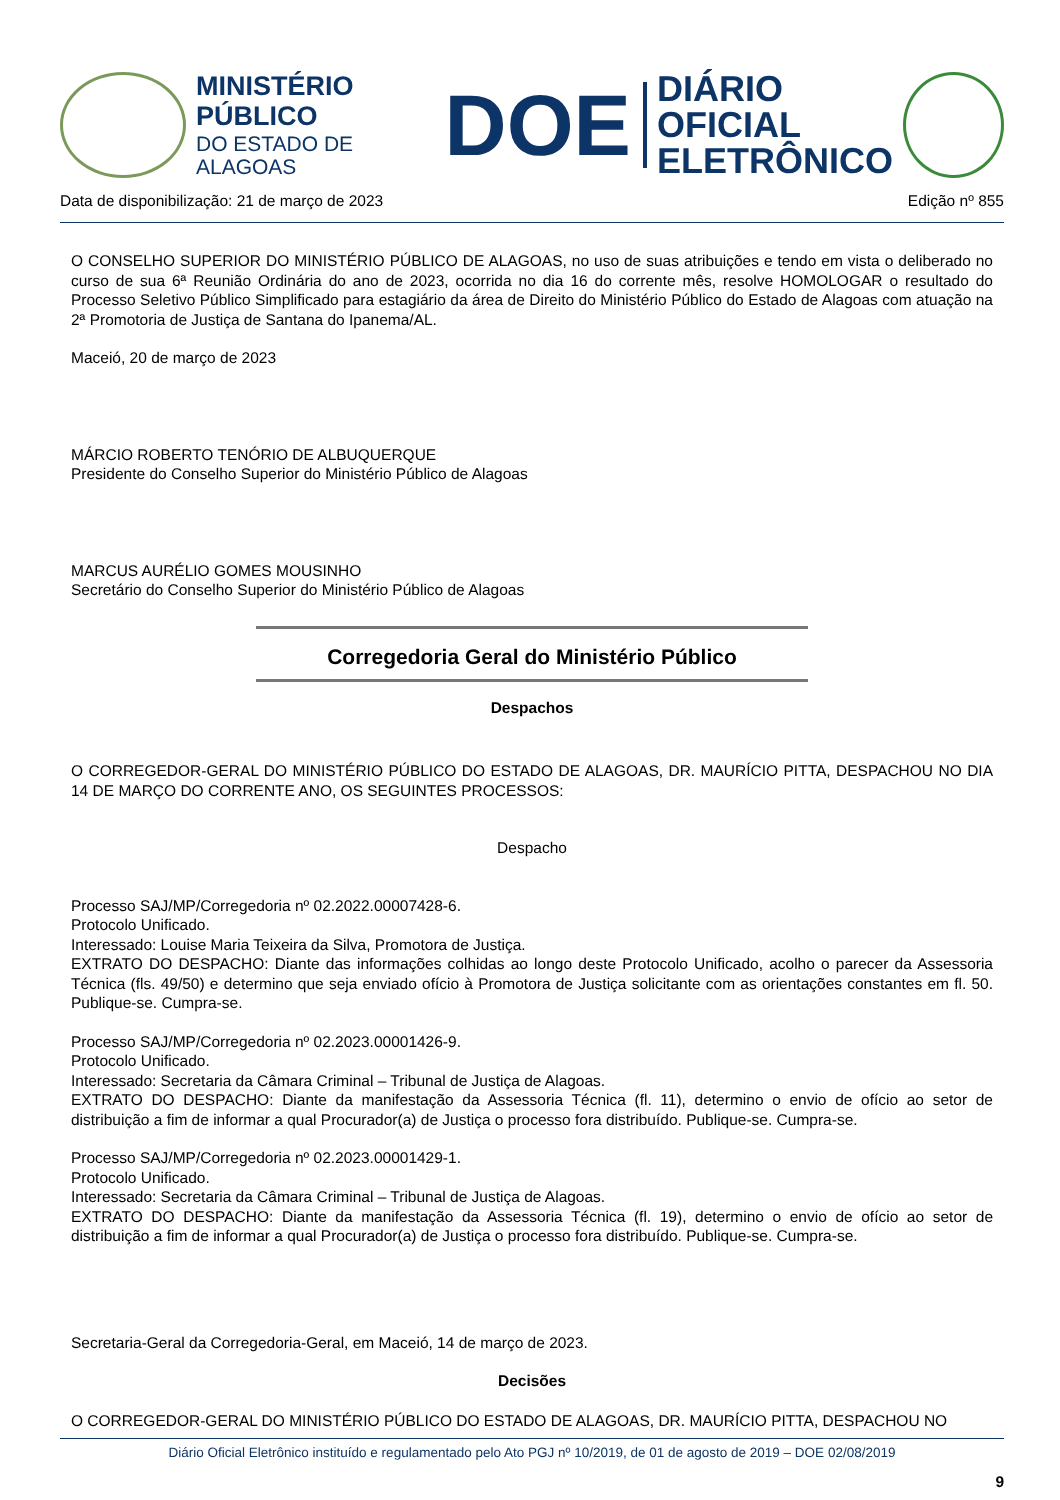MINISTÉRIO PÚBLICO
DO ESTADO DE ALAGOAS
DOE
DIÁRIO OFICIAL
ELETRÔNICO
Data de disponibilização: 21 de março de 2023 Edição nº 855
O CONSELHO SUPERIOR DO MINISTÉRIO PÚBLICO DE ALAGOAS, no uso de suas atribuições e tendo em vista o deliberado no curso de sua 6ª Reunião Ordinária do ano de 2023, ocorrida no dia 16 do corrente mês, resolve HOMOLOGAR o resultado do Processo Seletivo Público Simplificado para estagiário da área de Direito do Ministério Público do Estado de Alagoas com atuação na 2ª Promotoria de Justiça de Santana do Ipanema/AL.
Maceió, 20 de março de 2023
MÁRCIO ROBERTO TENÓRIO DE ALBUQUERQUE
Presidente do Conselho Superior do Ministério Público de Alagoas
MARCUS AURÉLIO GOMES MOUSINHO
Secretário do Conselho Superior do Ministério Público de Alagoas
Corregedoria Geral do Ministério Público
Despachos
O CORREGEDOR-GERAL DO MINISTÉRIO PÚBLICO DO ESTADO DE ALAGOAS, DR. MAURÍCIO PITTA, DESPACHOU NO DIA 14 DE MARÇO DO CORRENTE ANO, OS SEGUINTES PROCESSOS:
Despacho
Processo SAJ/MP/Corregedoria nº 02.2022.00007428-6.
Protocolo Unificado.
Interessado: Louise Maria Teixeira da Silva, Promotora de Justiça.
EXTRATO DO DESPACHO: Diante das informações colhidas ao longo deste Protocolo Unificado, acolho o parecer da Assessoria Técnica (fls. 49/50) e determino que seja enviado ofício à Promotora de Justiça solicitante com as orientações constantes em fl. 50. Publique-se. Cumpra-se.
Processo SAJ/MP/Corregedoria nº 02.2023.00001426-9.
Protocolo Unificado.
Interessado: Secretaria da Câmara Criminal – Tribunal de Justiça de Alagoas.
EXTRATO DO DESPACHO: Diante da manifestação da Assessoria Técnica (fl. 11), determino o envio de ofício ao setor de distribuição a fim de informar a qual Procurador(a) de Justiça o processo fora distribuído. Publique-se. Cumpra-se.
Processo SAJ/MP/Corregedoria nº 02.2023.00001429-1.
Protocolo Unificado.
Interessado: Secretaria da Câmara Criminal – Tribunal de Justiça de Alagoas.
EXTRATO DO DESPACHO: Diante da manifestação da Assessoria Técnica (fl. 19), determino o envio de ofício ao setor de distribuição a fim de informar a qual Procurador(a) de Justiça o processo fora distribuído. Publique-se. Cumpra-se.
Secretaria-Geral da Corregedoria-Geral, em Maceió, 14 de março de 2023.
Decisões
O CORREGEDOR-GERAL DO MINISTÉRIO PÚBLICO DO ESTADO DE ALAGOAS, DR. MAURÍCIO PITTA, DESPACHOU NO
Diário Oficial Eletrônico instituído e regulamentado pelo Ato PGJ nº 10/2019, de 01 de agosto de 2019 – DOE 02/08/2019
9